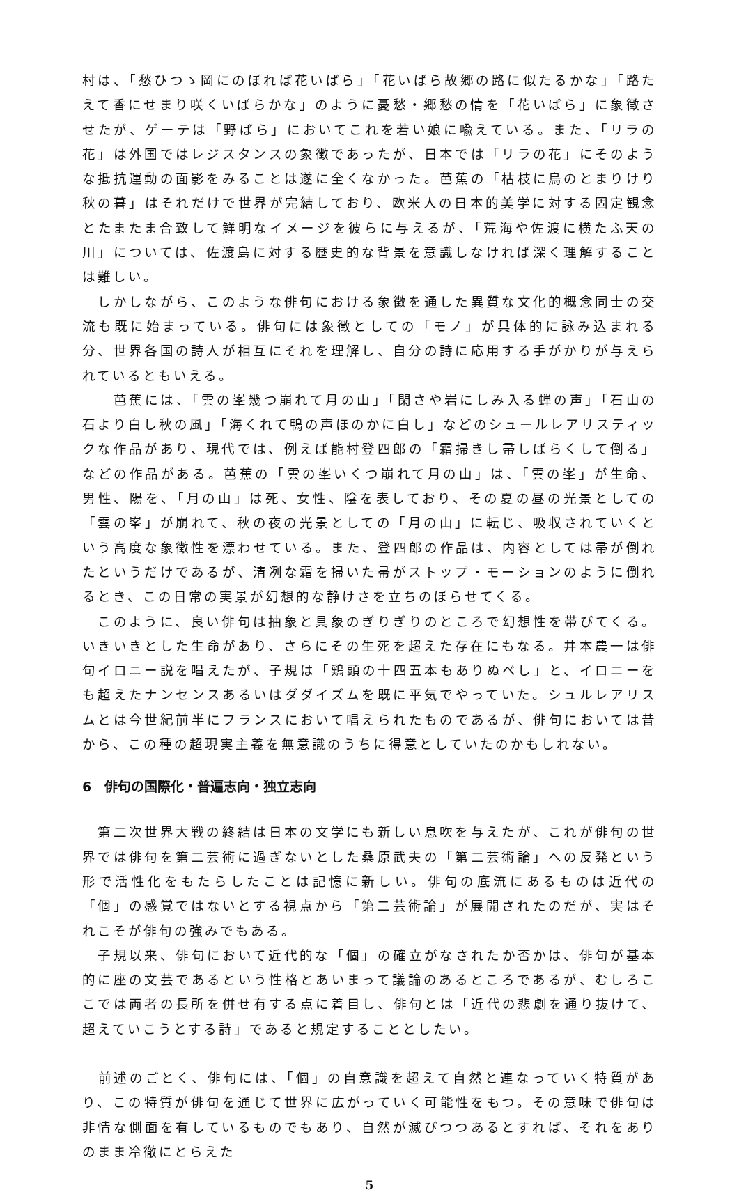村は、「愁ひつゝ岡にのぼれば花いばら」「花いばら故郷の路に似たるかな」「路たえて香にせまり咲くいばらかな」のように憂愁・郷愁の情を「花いばら」に象徴させたが、ゲーテは「野ばら」においてこれを若い娘に喩えている。また、「リラの花」は外国ではレジスタンスの象徴であったが、日本では「リラの花」にそのような抵抗運動の面影をみることは遂に全くなかった。芭蕉の「枯枝に烏のとまりけり秋の暮」はそれだけで世界が完結しており、欧米人の日本的美学に対する固定観念とたまたま合致して鮮明なイメージを彼らに与えるが、「荒海や佐渡に横たふ天の川」については、佐渡島に対する歴史的な背景を意識しなければ深く理解することは難しい。
　しかしながら、このような俳句における象徴を通した異質な文化的概念同士の交流も既に始まっている。俳句には象徴としての「モノ」が具体的に詠み込まれる分、世界各国の詩人が相互にそれを理解し、自分の詩に応用する手がかりが与えられているともいえる。
　　芭蕉には、「雲の峯幾つ崩れて月の山」「閑さや岩にしみ入る蝉の声」「石山の石より白し秋の風」「海くれて鴨の声ほのかに白し」などのシュールレアリスティックな作品があり、現代では、例えば能村登四郎の「霜掃きし帚しばらくして倒る」などの作品がある。芭蕉の「雲の峯いくつ崩れて月の山」は、「雲の峯」が生命、男性、陽を、「月の山」は死、女性、陰を表しており、その夏の昼の光景としての「雲の峯」が崩れて、秋の夜の光景としての「月の山」に転じ、吸収されていくという高度な象徴性を漂わせている。また、登四郎の作品は、内容としては帚が倒れたというだけであるが、清冽な霜を掃いた帚がストップ・モーションのように倒れるとき、この日常の実景が幻想的な静けさを立ちのぼらせてくる。
　このように、良い俳句は抽象と具象のぎりぎりのところで幻想性を帯びてくる。いきいきとした生命があり、さらにその生死を超えた存在にもなる。井本農一は俳句イロニー説を唱えたが、子規は「鶏頭の十四五本もありぬべし」と、イロニーをも超えたナンセンスあるいはダダイズムを既に平気でやっていた。シュルレアリスムとは今世紀前半にフランスにおいて唱えられたものであるが、俳句においては昔から、この種の超現実主義を無意識のうちに得意としていたのかもしれない。
6　俳句の国際化・普遍志向・独立志向
　第二次世界大戦の終結は日本の文学にも新しい息吹を与えたが、これが俳句の世界では俳句を第二芸術に過ぎないとした桑原武夫の「第二芸術論」への反発という形で活性化をもたらしたことは記憶に新しい。俳句の底流にあるものは近代の「個」の感覚ではないとする視点から「第二芸術論」が展開されたのだが、実はそれこそが俳句の強みでもある。
　子規以来、俳句において近代的な「個」の確立がなされたか否かは、俳句が基本的に座の文芸であるという性格とあいまって議論のあるところであるが、むしろここでは両者の長所を併せ有する点に着目し、俳句とは「近代の悲劇を通り抜けて、超えていこうとする詩」であると規定することとしたい。
　前述のごとく、俳句には、「個」の自意識を超えて自然と連なっていく特質があり、この特質が俳句を通じて世界に広がっていく可能性をもつ。その意味で俳句は非情な側面を有しているものでもあり、自然が滅びつつあるとすれば、それをありのまま冷徹にとらえた
5